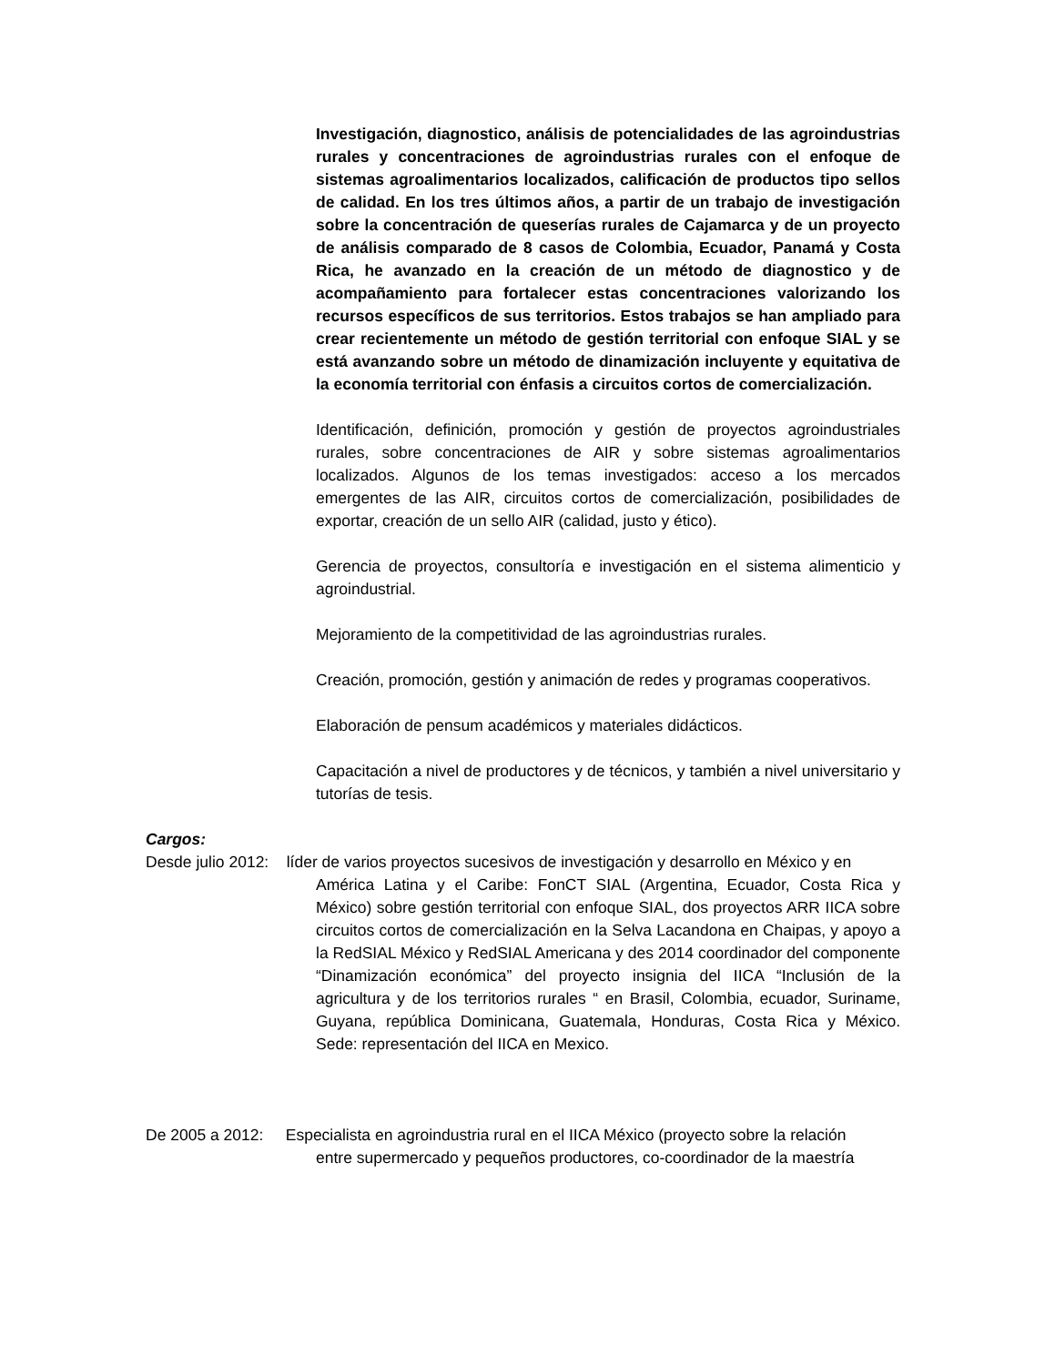Investigación, diagnostico, análisis de potencialidades de las agroindustrias rurales y concentraciones de agroindustrias rurales con el enfoque de sistemas agroalimentarios localizados, calificación de productos tipo sellos de calidad. En los tres últimos años, a partir de un trabajo de investigación sobre la concentración de queserías rurales de Cajamarca y de un proyecto de análisis comparado de 8 casos de Colombia, Ecuador, Panamá y Costa Rica, he avanzado en la creación de un método de diagnostico y de acompañamiento para fortalecer estas concentraciones valorizando los recursos específicos de sus territorios. Estos trabajos se han ampliado para crear recientemente un método de gestión territorial con enfoque SIAL y se está avanzando sobre un método de dinamización incluyente y equitativa de la economía territorial con énfasis a circuitos cortos de comercialización.
Identificación, definición, promoción y gestión de proyectos agroindustriales rurales, sobre concentraciones de AIR y sobre sistemas agroalimentarios localizados. Algunos de los temas investigados: acceso a los mercados emergentes de las AIR, circuitos cortos de comercialización, posibilidades de exportar, creación de un sello AIR (calidad, justo y ético).
Gerencia de proyectos, consultoría e investigación en el sistema alimenticio y agroindustrial.
Mejoramiento de la competitividad de las agroindustrias rurales.
Creación, promoción, gestión y animación de redes y programas cooperativos.
Elaboración de pensum académicos y materiales didácticos.
Capacitación a nivel de productores y de técnicos, y también a nivel universitario y tutorías de tesis.
Cargos:
Desde julio 2012: líder de varios proyectos sucesivos de investigación y desarrollo en México y en
América Latina y el Caribe: FonCT SIAL (Argentina, Ecuador, Costa Rica y México) sobre gestión territorial con enfoque SIAL, dos proyectos ARR IICA sobre circuitos cortos de comercialización en la Selva Lacandona en Chaipas, y apoyo a la RedSIAL México y RedSIAL Americana y des 2014 coordinador del componente “Dinamización económica” del proyecto insignia del IICA “Inclusión de la agricultura y de los territorios rurales “ en Brasil, Colombia, ecuador, Suriname, Guyana, república Dominicana, Guatemala, Honduras, Costa Rica y México. Sede: representación del IICA en Mexico.
De 2005 a 2012: Especialista en agroindustria rural en el IICA México (proyecto sobre la relación
entre supermercado y pequeños productores, co-coordinador de la maestría